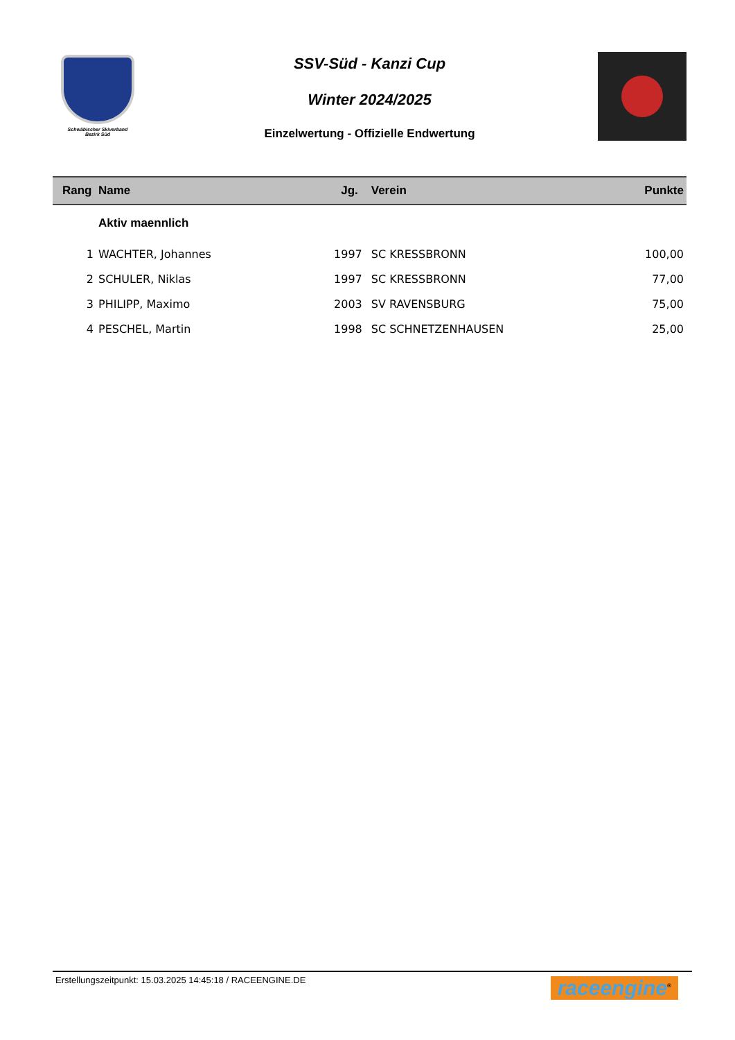Schwäbischer Skiverband
Bezirk Süd
SSV-Süd - Kanzi Cup
Winter 2024/2025
Einzelwertung - Offizielle Endwertung
| Rang | Name | Jg. | Verein | Punkte |
| --- | --- | --- | --- | --- |
| | Aktiv maennlich | | | |
| 1 | WACHTER, Johannes | 1997 | SC KRESSBRONN | 100,00 |
| 2 | SCHULER, Niklas | 1997 | SC KRESSBRONN | 77,00 |
| 3 | PHILIPP, Maximo | 2003 | SV RAVENSBURG | 75,00 |
| 4 | PESCHEL, Martin | 1998 | SC SCHNETZENHAUSEN | 25,00 |
Erstellungszeitpunkt: 15.03.2025 14:45:18 / RACEENGINE.DE
raceengine<sup>®</sup>